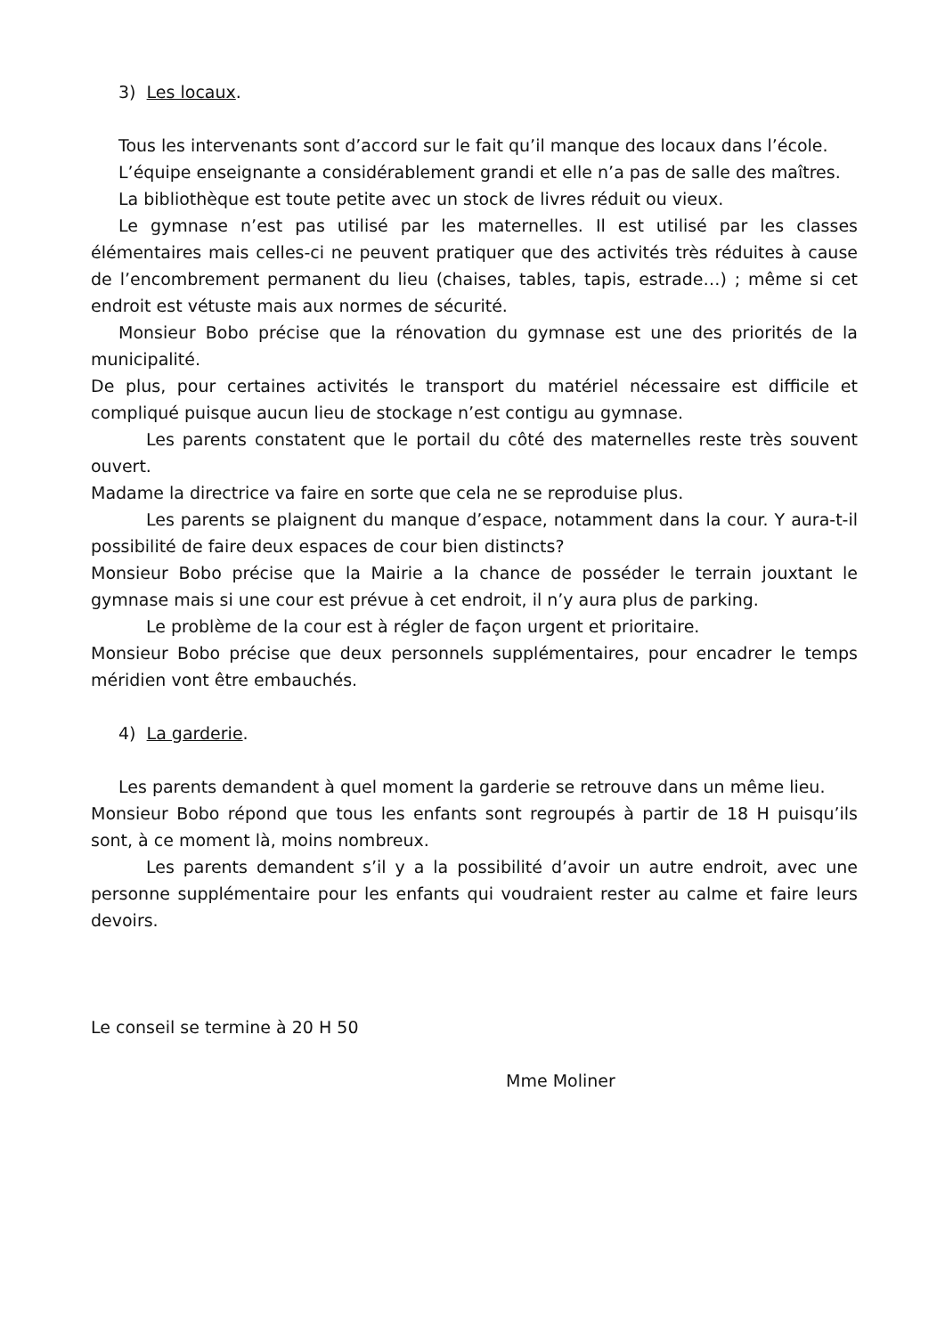3) Les locaux.
Tous les intervenants sont d’accord sur le fait qu’il manque des locaux dans l’école.
L’équipe enseignante a considérablement grandi et elle n’a pas de salle des maîtres.
La bibliothèque est toute petite avec un stock de livres réduit ou vieux.
Le gymnase n’est pas utilisé par les maternelles. Il est utilisé par les classes élémentaires mais celles-ci ne peuvent pratiquer que des activités très réduites à cause de l’encombrement permanent du lieu (chaises, tables, tapis, estrade…) ; même si cet endroit est vétuste mais aux normes de sécurité.
Monsieur Bobo précise que la rénovation du gymnase est une des priorités de la municipalité.
De plus, pour certaines activités le transport du matériel nécessaire est difficile et compliqué puisque aucun lieu de stockage n’est contigu au gymnase.
Les parents constatent que le portail du côté des maternelles reste très souvent ouvert.
Madame la directrice va faire en sorte que cela ne se reproduise plus.
Les parents se plaignent du manque d’espace, notamment dans la cour. Y aura-t-il possibilité de faire deux espaces de cour bien distincts?
Monsieur Bobo précise que la Mairie a la chance de posséder le terrain jouxtant le gymnase mais si une cour est prévue à cet endroit, il n’y aura plus de parking.
Le problème de la cour est à régler de façon urgent et prioritaire.
Monsieur Bobo précise que deux personnels supplémentaires, pour encadrer le temps méridien vont être embauchés.
4) La garderie.
Les parents demandent à quel moment la garderie se retrouve dans un même lieu.
Monsieur Bobo répond que tous les enfants sont regroupés à partir de 18 H puisqu’ils sont, à ce moment là, moins nombreux.
Les parents demandent s’il y a la possibilité d’avoir un autre endroit, avec une personne supplémentaire pour les enfants qui voudraient rester au calme et faire leurs devoirs.
Le conseil se termine à 20 H 50
Mme Moliner